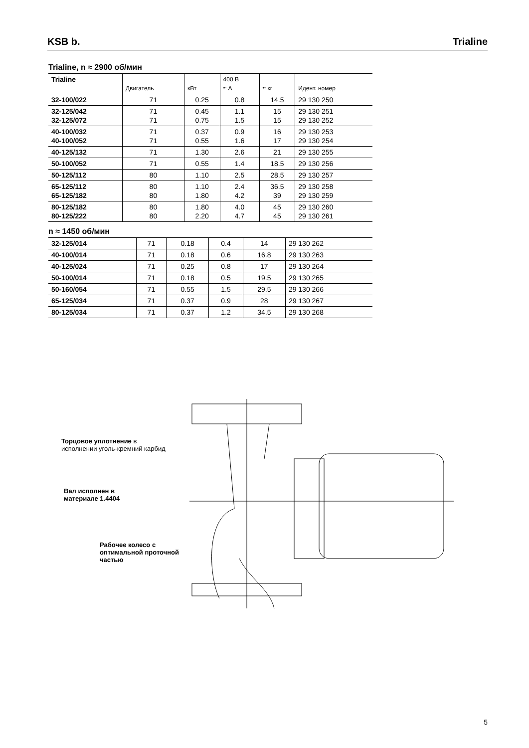KSB b. Trialine
Trialine, n ≈ 2900 об/мин
| Trialine | Двигатель | кВт | 400 В ≈ А | ≈ кг | Идент. номер |
| --- | --- | --- | --- | --- | --- |
| 32-100/022 | 71 | 0.25 | 0.8 | 14.5 | 29 130 250 |
| 32-125/042 32-125/072 | 71 71 | 0.45 0.75 | 1.1 1.5 | 15 15 | 29 130 251 29 130 252 |
| 40-100/032 40-100/052 | 71 71 | 0.37 0.55 | 0.9 1.6 | 16 17 | 29 130 253 29 130 254 |
| 40-125/132 | 71 | 1.30 | 2.6 | 21 | 29 130 255 |
| 50-100/052 | 71 | 0.55 | 1.4 | 18.5 | 29 130 256 |
| 50-125/112 | 80 | 1.10 | 2.5 | 28.5 | 29 130 257 |
| 65-125/112 65-125/182 | 80 80 | 1.10 1.80 | 2.4 4.2 | 36.5 39 | 29 130 258 29 130 259 |
| 80-125/182 80-125/222 | 80 80 | 1.80 2.20 | 4.0 4.7 | 45 45 | 29 130 260 29 130 261 |
n ≈ 1450 об/мин
| 32-125/014 | 71 | 0.18 | 0.4 | 14 | 29 130 262 |
| 40-100/014 | 71 | 0.18 | 0.6 | 16.8 | 29 130 263 |
| 40-125/024 | 71 | 0.25 | 0.8 | 17 | 29 130 264 |
| 50-100/014 | 71 | 0.18 | 0.5 | 19.5 | 29 130 265 |
| 50-160/054 | 71 | 0.55 | 1.5 | 29.5 | 29 130 266 |
| 65-125/034 | 71 | 0.37 | 0.9 | 28 | 29 130 267 |
| 80-125/034 | 71 | 0.37 | 1.2 | 34.5 | 29 130 268 |
Торцовое уплотнение в
исполнении уголь-кремний карбид
Вал исполнен в
материале 1.4404
Рабочее колесо с
оптимальной проточной
частью
5